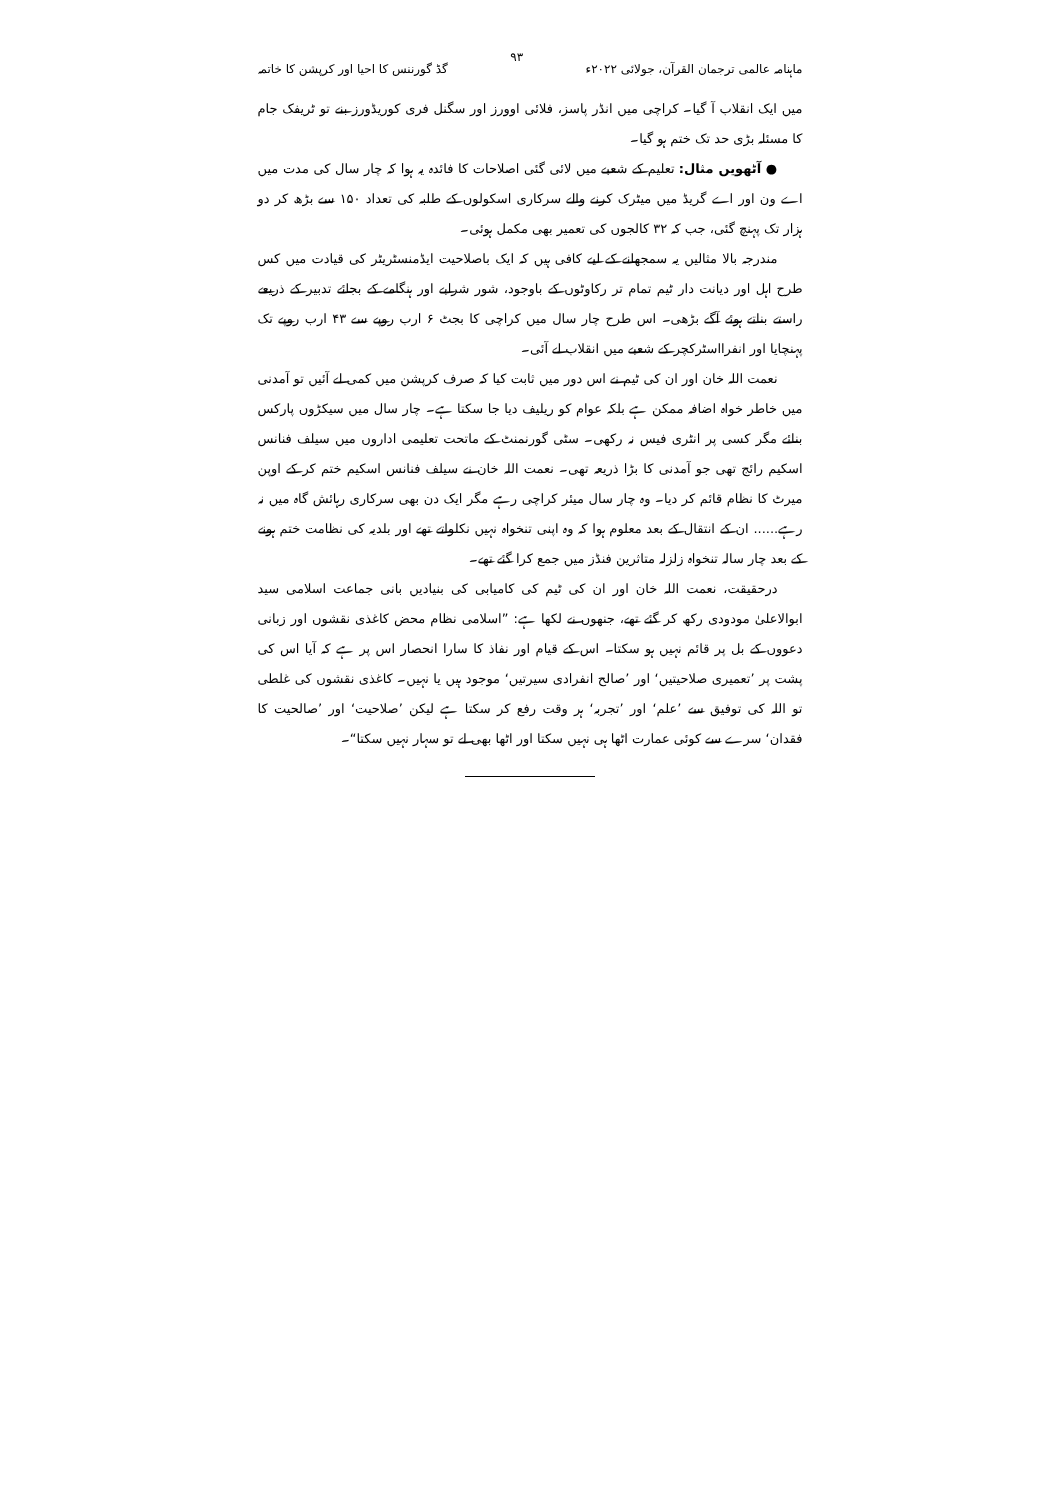ماہنامہ عالمی ترجمان القرآن، جولائی ۲۰۲۲ء ۹۳ گڈ گورننس کا احیا اور کرپشن کا خاتمہ
میں ایک انقلاب آ گیا۔ کراچی میں انڈر پاسز، فلائی اوورز اور سگنل فری کوریڈورز بنے تو ٹریفک جام کا مسئلہ بڑی حد تک ختم ہو گیا۔
● آٹھویں مثال: تعلیم کے شعبے میں لائی گئی اصلاحات کا فائدہ یہ ہوا کہ چار سال کی مدت میں اے ون اور اے گریڈ میں میٹرک کرنے والے سرکاری اسکولوں کے طلبہ کی تعداد ۱۵۰ سے بڑھ کر دو ہزار تک پہنچ گئی، جب کہ ۳۲ کالجوں کی تعمیر بھی مکمل ہوئی۔
مندرجہ بالا مثالیں یہ سمجھانے کے لیے کافی ہیں کہ ایک باصلاحیت ایڈمنسٹریٹر کی قیادت میں کس طرح اہل اور دیانت دار ٹیم تمام تر رکاوٹوں کے باوجود، شور شرابے اور ہنگامے کے بجائے تدبیر کے ذریعے راستے بناتے ہوئے آگے بڑھی۔ اس طرح چار سال میں کراچی کا بجٹ ۶ ارب روپے سے ۴۳ ارب روپے تک پہنچایا اور انفرااسٹرکچر کے شعبے میں انقلاب لے آئی۔
نعمت اللہ خان اور ان کی ٹیم نے اس دور میں ثابت کیا کہ صرف کرپشن میں کمی لے آئیں تو آمدنی میں خاطر خواہ اضافہ ممکن ہے بلکہ عوام کو ریلیف دیا جا سکتا ہے۔ چار سال میں سیکڑوں پارکس بنائے مگر کسی پر انٹری فیس نہ رکھی۔ سٹی گورنمنٹ کے ماتحت تعلیمی اداروں میں سیلف فنانس اسکیم رائج تھی جو آمدنی کا بڑا ذریعہ تھی۔ نعمت اللہ خان نے سیلف فنانس اسکیم ختم کر کے اوپن میرٹ کا نظام قائم کر دیا۔ وہ چار سال میئر کراچی رہے مگر ایک دن بھی سرکاری رہائش گاہ میں نہ رہے...... ان کے انتقال کے بعد معلوم ہوا کہ وہ اپنی تنخواہ نہیں نکلواتے تھے اور بلدیہ کی نظامت ختم ہونے کے بعد چار سالہ تنخواہ زلزلہ متاثرین فنڈز میں جمع کرا گئے تھے۔
درحقیقت، نعمت اللہ خان اور ان کی ٹیم کی کامیابی کی بنیادیں بانی جماعت اسلامی سید ابوالاعلیٰ مودودی رکھ کر گئے تھے، جنھوں نے لکھا ہے: ”اسلامی نظام محض کاغذی نقشوں اور زبانی دعووں کے بل پر قائم نہیں ہو سکتا۔ اس کے قیام اور نفاذ کا سارا انحصار اس پر ہے کہ آیا اس کی پشت پر ’تعمیری صلاحیتیں‘ اور ’صالح انفرادی سیرتیں‘ موجود ہیں یا نہیں۔ کاغذی نقشوں کی غلطی تو اللہ کی توفیق سے ’علم‘ اور ’تجربہ‘ ہر وقت رفع کر سکتا ہے لیکن ’صلاحیت‘ اور ’صالحیت کا فقدان‘ سرے سے کوئی عمارت اٹھا ہی نہیں سکتا اور اٹھا بھی لے تو سہار نہیں سکتا“۔